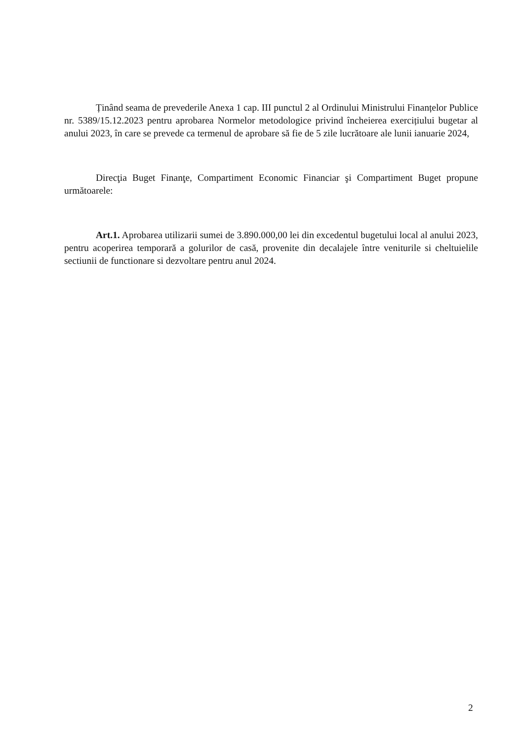Ținând seama de prevederile Anexa 1 cap. III punctul 2 al Ordinului Ministrului Finanțelor Publice nr. 5389/15.12.2023 pentru aprobarea Normelor metodologice privind încheierea exercițiului bugetar al anului 2023, în care se prevede ca termenul de aprobare să fie de 5 zile lucrătoare ale lunii ianuarie 2024,
Direcţia Buget Finanţe, Compartiment Economic Financiar şi Compartiment Buget propune următoarele:
Art.1. Aprobarea utilizarii sumei de 3.890.000,00 lei din excedentul bugetului local al anului 2023, pentru acoperirea temporară a golurilor de casă, provenite din decalajele între veniturile si cheltuielile sectiunii de functionare si dezvoltare pentru anul 2024.
2